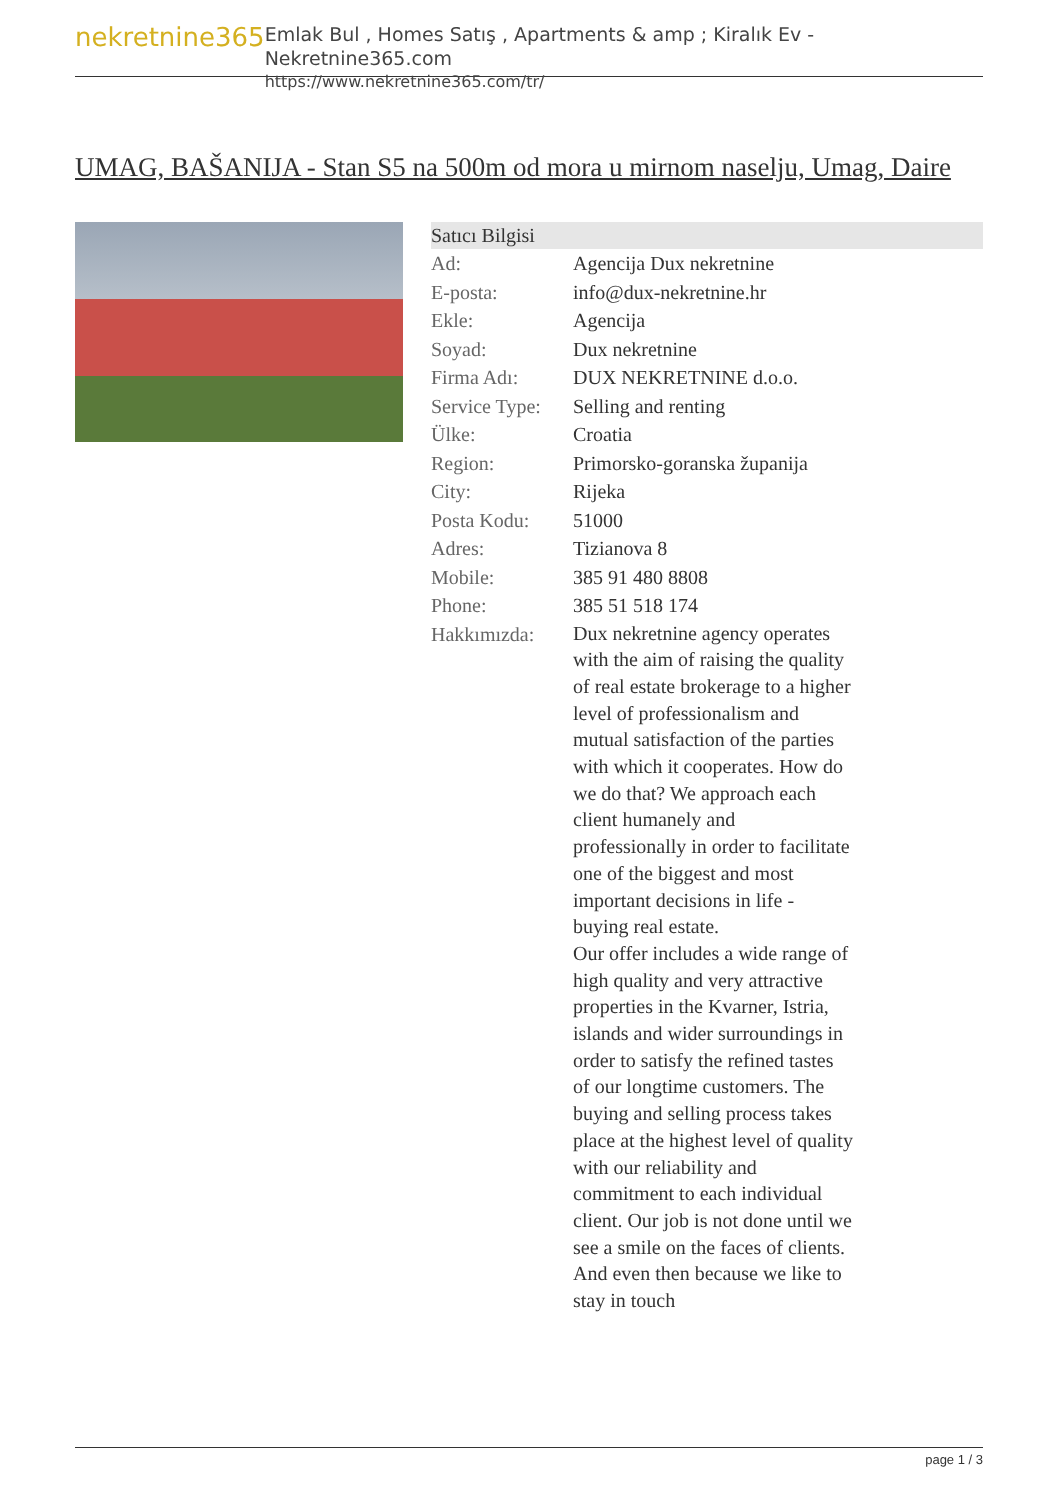nekretnine365
Emlak Bul , Homes Satış , Apartments & amp ; Kiralık Ev - Nekretnine365.com
https://www.nekretnine365.com/tr/
UMAG, BAŠANIJA - Stan S5 na 500m od mora u mirnom naselju, Umag, Daire
| Satıcı Bilgisi | |
| --- | --- |
| Ad: | Agencija Dux nekretnine |
| E-posta: | info@dux-nekretnine.hr |
| Ekle: | Agencija |
| Soyad: | Dux nekretnine |
| Firma Adı: | DUX NEKRETNINE d.o.o. |
| Service Type: | Selling and renting |
| Ülke: | Croatia |
| Region: | Primorsko-goranska županija |
| City: | Rijeka |
| Posta Kodu: | 51000 |
| Adres: | Tizianova 8 |
| Mobile: | 385 91 480 8808 |
| Phone: | 385 51 518 174 |
| Hakkımızda: | Dux nekretnine agency operates with the aim of raising the quality of real estate brokerage to a higher level of professionalism and mutual satisfaction of the parties with which it cooperates. How do we do that? We approach each client humanely and professionally in order to facilitate one of the biggest and most important decisions in life - buying real estate. Our offer includes a wide range of high quality and very attractive properties in the Kvarner, Istria, islands and wider surroundings in order to satisfy the refined tastes of our longtime customers. The buying and selling process takes place at the highest level of quality with our reliability and commitment to each individual client. Our job is not done until we see a smile on the faces of clients. And even then because we like to stay in touch |
page 1 / 3